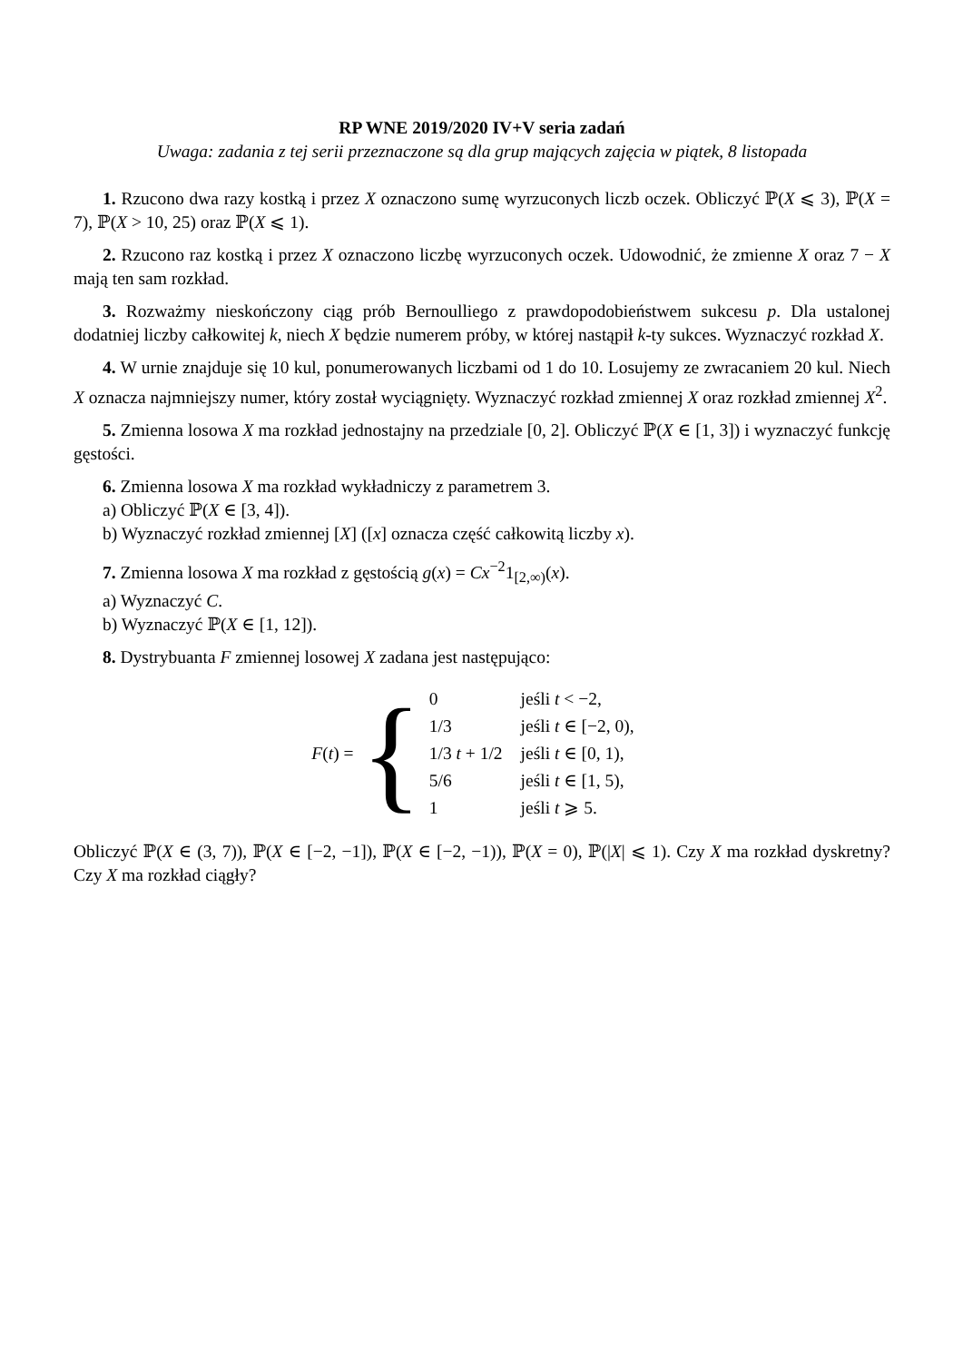RP WNE 2019/2020 IV+V seria zadań
Uwaga: zadania z tej serii przeznaczone są dla grup mających zajęcia w piątek, 8 listopada
1. Rzucono dwa razy kostką i przez X oznaczono sumę wyrzuconych liczb oczek. Obliczyć ℙ(X ⩽ 3), ℙ(X = 7), ℙ(X > 10, 25) oraz ℙ(X ⩽ 1).
2. Rzucono raz kostką i przez X oznaczono liczbę wyrzuconych oczek. Udowodnić, że zmienne X oraz 7 − X mają ten sam rozkład.
3. Rozważmy nieskończony ciąg prób Bernoulliego z prawdopodobieństwem sukcesu p. Dla ustalonej dodatniej liczby całkowitej k, niech X będzie numerem próby, w której nastąpił k-ty sukces. Wyznaczyć rozkład X.
4. W urnie znajduje się 10 kul, ponumerowanych liczbami od 1 do 10. Losujemy ze zwracaniem 20 kul. Niech X oznacza najmniejszy numer, który został wyciągnięty. Wyznaczyć rozkład zmiennej X oraz rozkład zmiennej X<sup>2</sup>.
5. Zmienna losowa X ma rozkład jednostajny na przedziale [0, 2]. Obliczyć ℙ(X ∈ [1, 3]) i wyznaczyć funkcję gęstości.
6. Zmienna losowa X ma rozkład wykładniczy z parametrem 3.
a) Obliczyć ℙ(X ∈ [3, 4]).
b) Wyznaczyć rozkład zmiennej [X] ([x] oznacza część całkowitą liczby x).
7. Zmienna losowa X ma rozkład z gęstością g(x) = Cx<sup>−2</sup>1<sub>[2,∞)</sub>(x).
a) Wyznaczyć C.
b) Wyznaczyć ℙ(X ∈ [1, 12]).
8. Dystrybuanta F zmiennej losowej X zadana jest następująco:
F(t) = {
| 0 | jeśli t < −2, |
| 1/3 | jeśli t ∈ [−2, 0), |
| 1/3 t + 1/2 | jeśli t ∈ [0, 1), |
| 5/6 | jeśli t ∈ [1, 5), |
| 1 | jeśli t ⩾ 5. |
Obliczyć ℙ(X ∈ (3, 7)), ℙ(X ∈ [−2, −1]), ℙ(X ∈ [−2, −1)), ℙ(X = 0), ℙ(|X| ⩽ 1). Czy X ma rozkład dyskretny? Czy X ma rozkład ciągły?